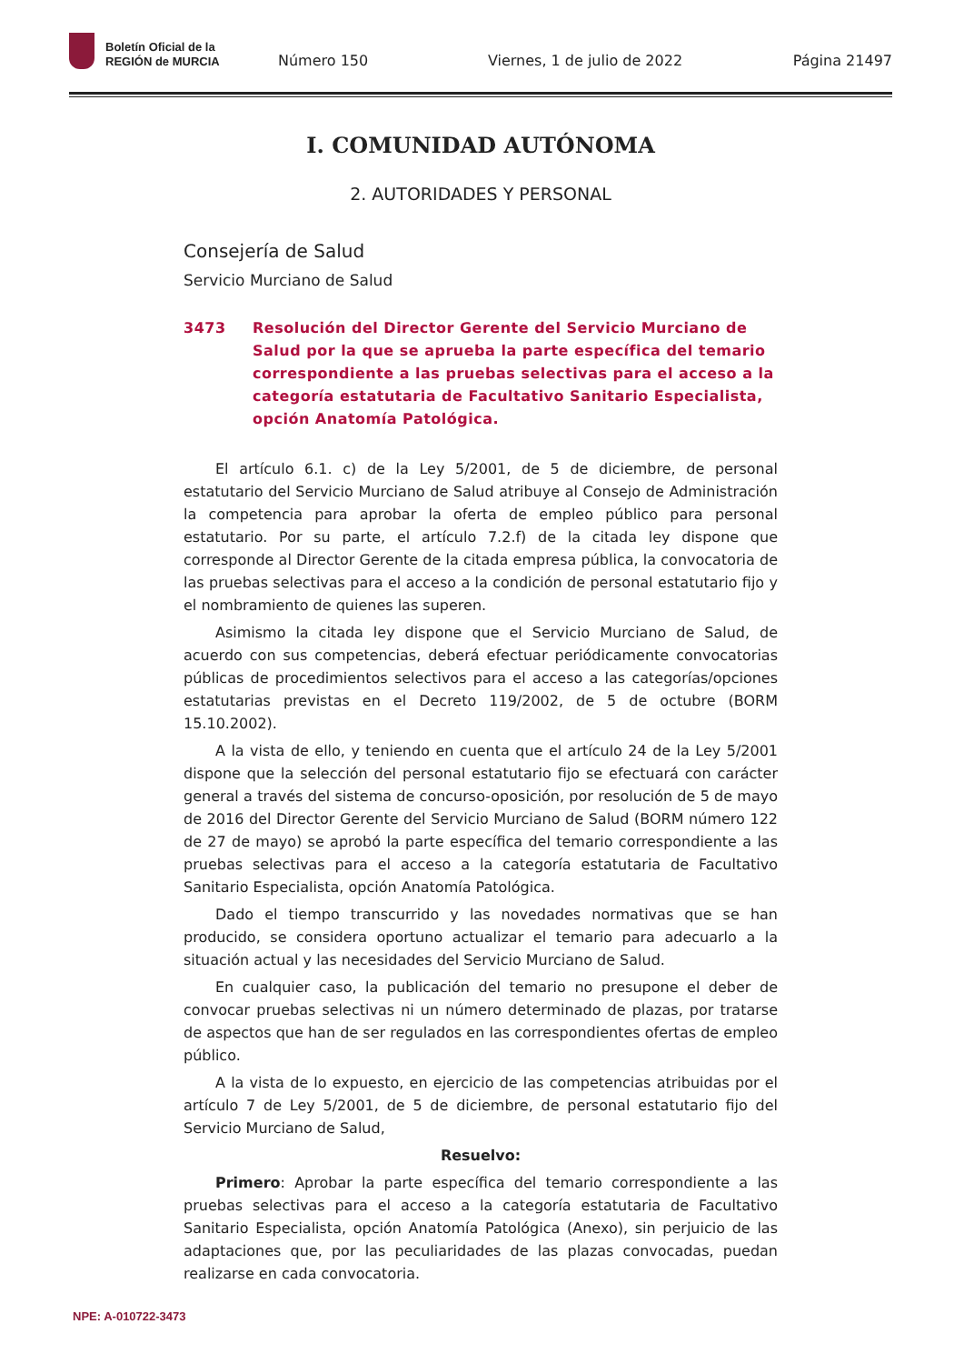Boletín Oficial de la
REGIÓN de MURCIA
Número 150 Viernes, 1 de julio de 2022 Página 21497
I. COMUNIDAD AUTÓNOMA
2. AUTORIDADES Y PERSONAL
Consejería de Salud
Servicio Murciano de Salud
3473 Resolución del Director Gerente del Servicio Murciano de Salud por la que se aprueba la parte específica del temario correspondiente a las pruebas selectivas para el acceso a la categoría estatutaria de Facultativo Sanitario Especialista, opción Anatomía Patológica.
El artículo 6.1. c) de la Ley 5/2001, de 5 de diciembre, de personal estatutario del Servicio Murciano de Salud atribuye al Consejo de Administración la competencia para aprobar la oferta de empleo público para personal estatutario. Por su parte, el artículo 7.2.f) de la citada ley dispone que corresponde al Director Gerente de la citada empresa pública, la convocatoria de las pruebas selectivas para el acceso a la condición de personal estatutario fijo y el nombramiento de quienes las superen.
Asimismo la citada ley dispone que el Servicio Murciano de Salud, de acuerdo con sus competencias, deberá efectuar periódicamente convocatorias públicas de procedimientos selectivos para el acceso a las categorías/opciones estatutarias previstas en el Decreto 119/2002, de 5 de octubre (BORM 15.10.2002).
A la vista de ello, y teniendo en cuenta que el artículo 24 de la Ley 5/2001 dispone que la selección del personal estatutario fijo se efectuará con carácter general a través del sistema de concurso-oposición, por resolución de 5 de mayo de 2016 del Director Gerente del Servicio Murciano de Salud (BORM número 122 de 27 de mayo) se aprobó la parte específica del temario correspondiente a las pruebas selectivas para el acceso a la categoría estatutaria de Facultativo Sanitario Especialista, opción Anatomía Patológica.
Dado el tiempo transcurrido y las novedades normativas que se han producido, se considera oportuno actualizar el temario para adecuarlo a la situación actual y las necesidades del Servicio Murciano de Salud.
En cualquier caso, la publicación del temario no presupone el deber de convocar pruebas selectivas ni un número determinado de plazas, por tratarse de aspectos que han de ser regulados en las correspondientes ofertas de empleo público.
A la vista de lo expuesto, en ejercicio de las competencias atribuidas por el artículo 7 de Ley 5/2001, de 5 de diciembre, de personal estatutario fijo del Servicio Murciano de Salud,
Resuelvo:
Primero: Aprobar la parte específica del temario correspondiente a las pruebas selectivas para el acceso a la categoría estatutaria de Facultativo Sanitario Especialista, opción Anatomía Patológica (Anexo), sin perjuicio de las adaptaciones que, por las peculiaridades de las plazas convocadas, puedan realizarse en cada convocatoria.
NPE: A-010722-3473